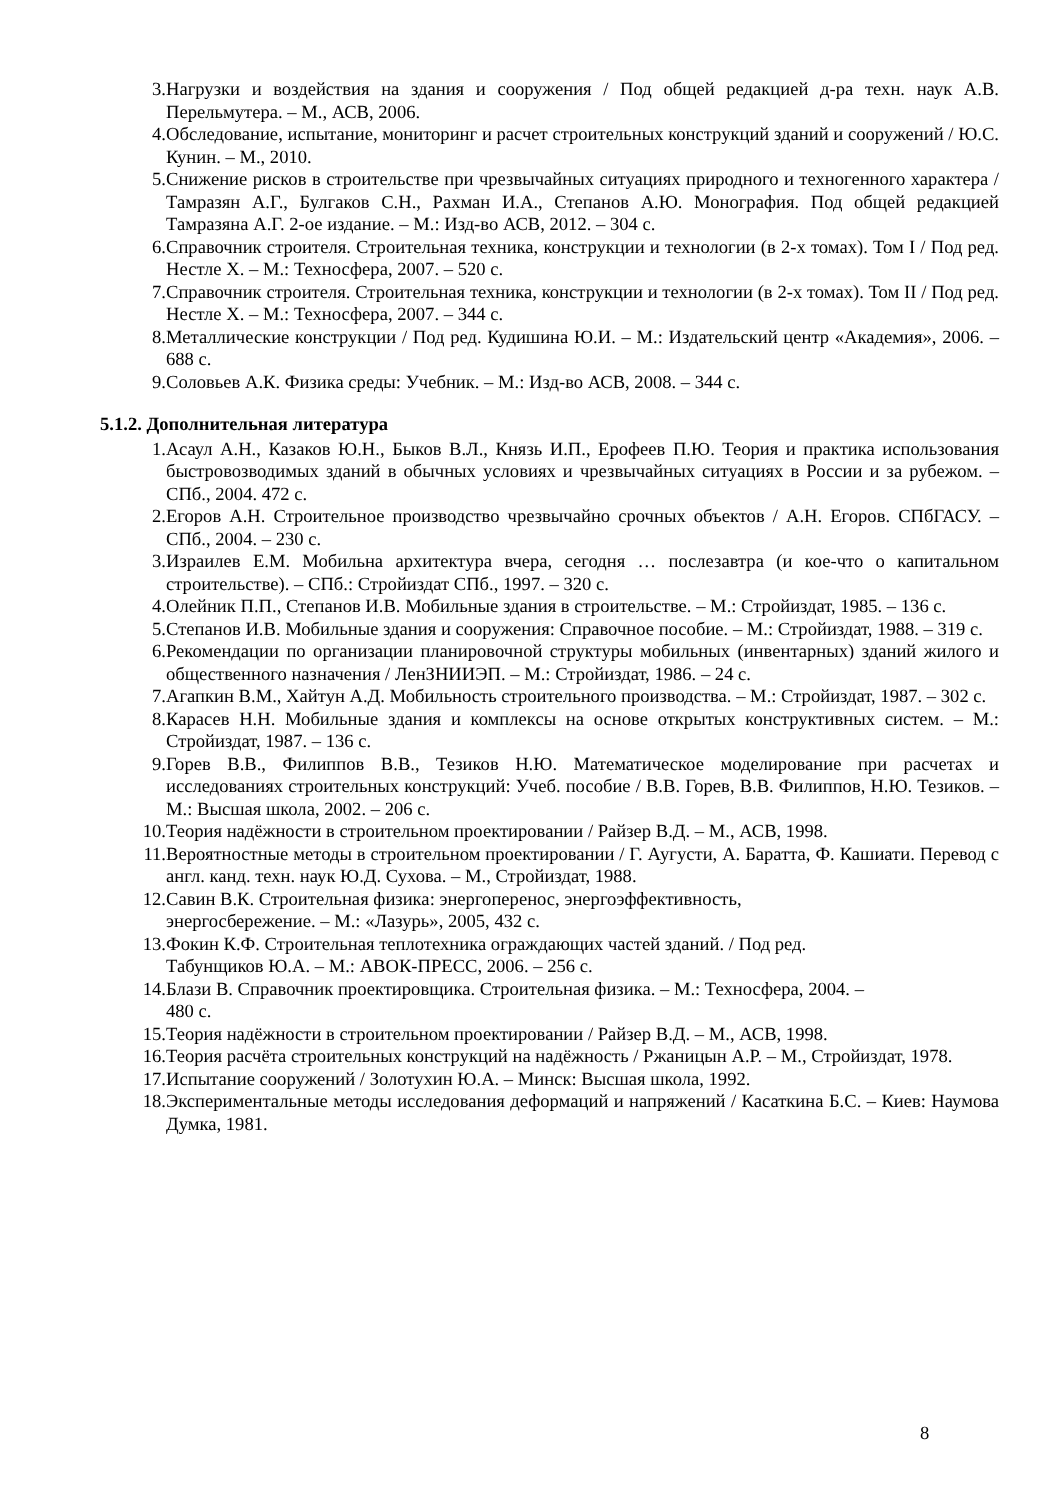3. Нагрузки и воздействия на здания и сооружения / Под общей редакцией д-ра техн. наук А.В. Перельмутера. – М., АСВ, 2006.
4. Обследование, испытание, мониторинг и расчет строительных конструкций зданий и сооружений / Ю.С. Кунин. – М., 2010.
5. Снижение рисков в строительстве при чрезвычайных ситуациях природного и техногенного характера / Тамразян А.Г., Булгаков С.Н., Рахман И.А., Степанов А.Ю. Монография. Под общей редакцией Тамразяна А.Г. 2-ое издание. – М.: Изд-во АСВ, 2012. – 304 с.
6. Справочник строителя. Строительная техника, конструкции и технологии (в 2-х томах). Том I / Под ред. Нестле Х. – М.: Техносфера, 2007. – 520 с.
7. Справочник строителя. Строительная техника, конструкции и технологии (в 2-х томах). Том II / Под ред. Нестле Х. – М.: Техносфера, 2007. – 344 с.
8. Металлические конструкции / Под ред. Кудишина Ю.И. – М.: Издательский центр «Академия», 2006. – 688 с.
9. Соловьев А.К. Физика среды: Учебник. – М.: Изд-во АСВ, 2008. – 344 с.
5.1.2. Дополнительная литература
1. Асаул А.Н., Казаков Ю.Н., Быков В.Л., Князь И.П., Ерофеев П.Ю. Теория и практика использования быстровозводимых зданий в обычных условиях и чрезвычайных ситуациях в России и за рубежом. – СПб., 2004. 472 с.
2. Егоров А.Н. Строительное производство чрезвычайно срочных объектов / А.Н. Егоров. СПбГАСУ. – СПб., 2004. – 230 с.
3. Израилев Е.М. Мобильна архитектура вчера, сегодня … послезавтра (и кое-что о капитальном строительстве). – СПб.: Стройиздат СПб., 1997. – 320 с.
4. Олейник П.П., Степанов И.В. Мобильные здания в строительстве. – М.: Стройиздат, 1985. – 136 с.
5. Степанов И.В. Мобильные здания и сооружения: Справочное пособие. – М.: Стройиздат, 1988. – 319 с.
6. Рекомендации по организации планировочной структуры мобильных (инвентарных) зданий жилого и общественного назначения / ЛенЗНИИЭП. – М.: Стройиздат, 1986. – 24 с.
7. Агапкин В.М., Хайтун А.Д. Мобильность строительного производства. – М.: Стройиздат, 1987. – 302 с.
8. Карасев Н.Н. Мобильные здания и комплексы на основе открытых конструктивных систем. – М.: Стройиздат, 1987. – 136 с.
9. Горев В.В., Филиппов В.В., Тезиков Н.Ю. Математическое моделирование при расчетах и исследованиях строительных конструкций: Учеб. пособие / В.В. Горев, В.В. Филиппов, Н.Ю. Тезиков. – М.: Высшая школа, 2002. – 206 с.
10. Теория надёжности в строительном проектировании / Райзер В.Д. – М., АСВ, 1998.
11. Вероятностные методы в строительном проектировании / Г. Аугусти, А. Баратта, Ф. Кашиати. Перевод с англ. канд. техн. наук Ю.Д. Сухова. – М., Стройиздат, 1988.
12. Савин В.К. Строительная физика: энергоперенос, энергоэффективность,
энергосбережение. – М.: «Лазурь», 2005, 432 с.
13. Фокин К.Ф. Строительная теплотехника ограждающих частей зданий. / Под ред.
Табунщиков Ю.А. – М.: АВОК-ПРЕСС, 2006. – 256 с.
14. Блази В. Справочник проектировщика. Строительная физика. – М.: Техносфера, 2004. –
480 с.
15. Теория надёжности в строительном проектировании / Райзер В.Д. – М., АСВ, 1998.
16. Теория расчёта строительных конструкций на надёжность / Ржаницын А.Р. – М., Стройиздат, 1978.
17. Испытание сооружений / Золотухин Ю.А. – Минск: Высшая школа, 1992.
18. Экспериментальные методы исследования деформаций и напряжений / Касаткина Б.С. – Киев: Наумова Думка, 1981.
8